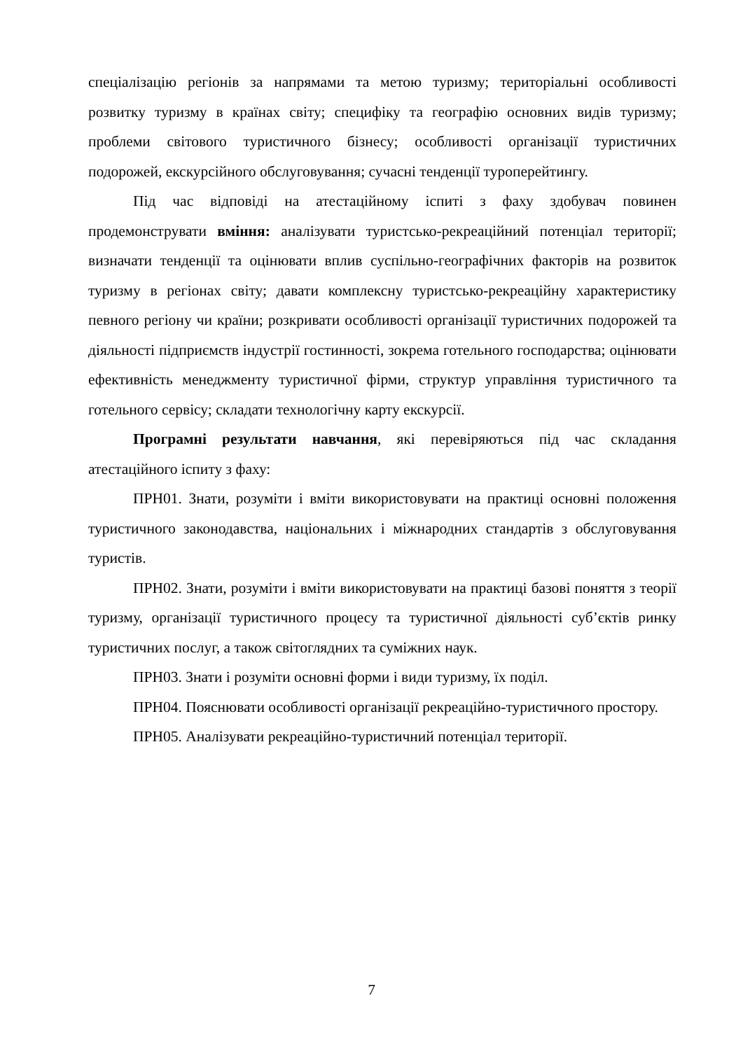спеціалізацію регіонів за напрямами та метою туризму; територіальні особливості розвитку туризму в країнах світу; специфіку та географію основних видів туризму; проблеми світового туристичного бізнесу; особливості організації туристичних подорожей, екскурсійного обслуговування; сучасні тенденції туроперейтингу.
Під час відповіді на атестаційному іспиті з фаху здобувач повинен продемонструвати вміння: аналізувати туристсько-рекреаційний потенціал території; визначати тенденції та оцінювати вплив суспільно-географічних факторів на розвиток туризму в регіонах світу; давати комплексну туристсько-рекреаційну характеристику певного регіону чи країни; розкривати особливості організації туристичних подорожей та діяльності підприємств індустрії гостинності, зокрема готельного господарства; оцінювати ефективність менеджменту туристичної фірми, структур управління туристичного та готельного сервісу; складати технологічну карту екскурсії.
Програмні результати навчання, які перевіряються під час складання атестаційного іспиту з фаху:
ПРН01. Знати, розуміти і вміти використовувати на практиці основні положення туристичного законодавства, національних і міжнародних стандартів з обслуговування туристів.
ПРН02. Знати, розуміти і вміти використовувати на практиці базові поняття з теорії туризму, організації туристичного процесу та туристичної діяльності суб’єктів ринку туристичних послуг, а також світоглядних та суміжних наук.
ПРН03. Знати і розуміти основні форми і види туризму, їх поділ.
ПРН04. Пояснювати особливості організації рекреаційно-туристичного простору.
ПРН05. Аналізувати рекреаційно-туристичний потенціал території.
7